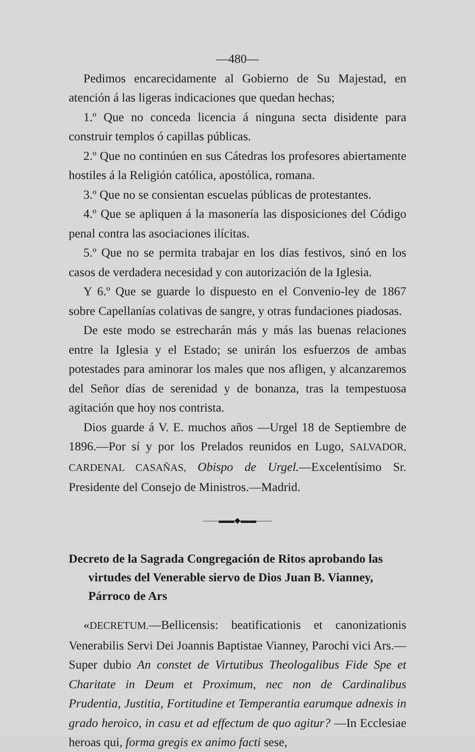—480—
Pedimos encarecidamente al Gobierno de Su Majestad, en atención á las ligeras indicaciones que quedan hechas;
1.º Que no conceda licencia á ninguna secta disidente para construir templos ó capillas públicas.
2.º Que no continúen en sus Cátedras los profesores abiertamente hostiles á la Religión católica, apostólica, romana.
3.º Que no se consientan escuelas públicas de protestantes.
4.º Que se apliquen á la masonería las disposiciones del Código penal contra las asociaciones ilícitas.
5.º Que no se permita trabajar en los días festivos, sinó en los casos de verdadera necesidad y con autorización de la Iglesia.
Y 6.º Que se guarde lo dispuesto en el Convenio-ley de 1867 sobre Capellanías colativas de sangre, y otras fundaciones piadosas.
De este modo se estrecharán más y más las buenas relaciones entre la Iglesia y el Estado; se unirán los esfuerzos de ambas potestades para aminorar los males que nos afligen, y alcanzaremos del Señor días de serenidad y de bonanza, tras la tempestuosa agitación que hoy nos contrista.
Dios guarde á V. E. muchos años —Urgel 18 de Septiembre de 1896.—Por sí y por los Prelados reunidos en Lugo, SALVADOR, CARDENAL CASAÑAS, Obispo de Urgel.—Excelentísimo Sr. Presidente del Consejo de Ministros.—Madrid.
——▬▬◆▬▬——
Decreto de la Sagrada Congregación de Ritos aprobando las virtudes del Venerable siervo de Dios Juan B. Vianney, Párroco de Ars
«DECRETUM.—Bellicensis: beatificationis et canonizationis Venerabilis Servi Dei Joannis Baptistae Vianney, Parochi vici Ars.—Super dubio An constet de Virtutibus Theologalibus Fide Spe et Charitate in Deum et Proximum, nec non de Cardinalibus Prudentia, Justitia, Fortitudine et Temperantia earumque adnexis in grado heroico, in casu et ad effectum de quo agitur? —In Ecclesiae heroas qui, forma gregis ex animo facti sese,